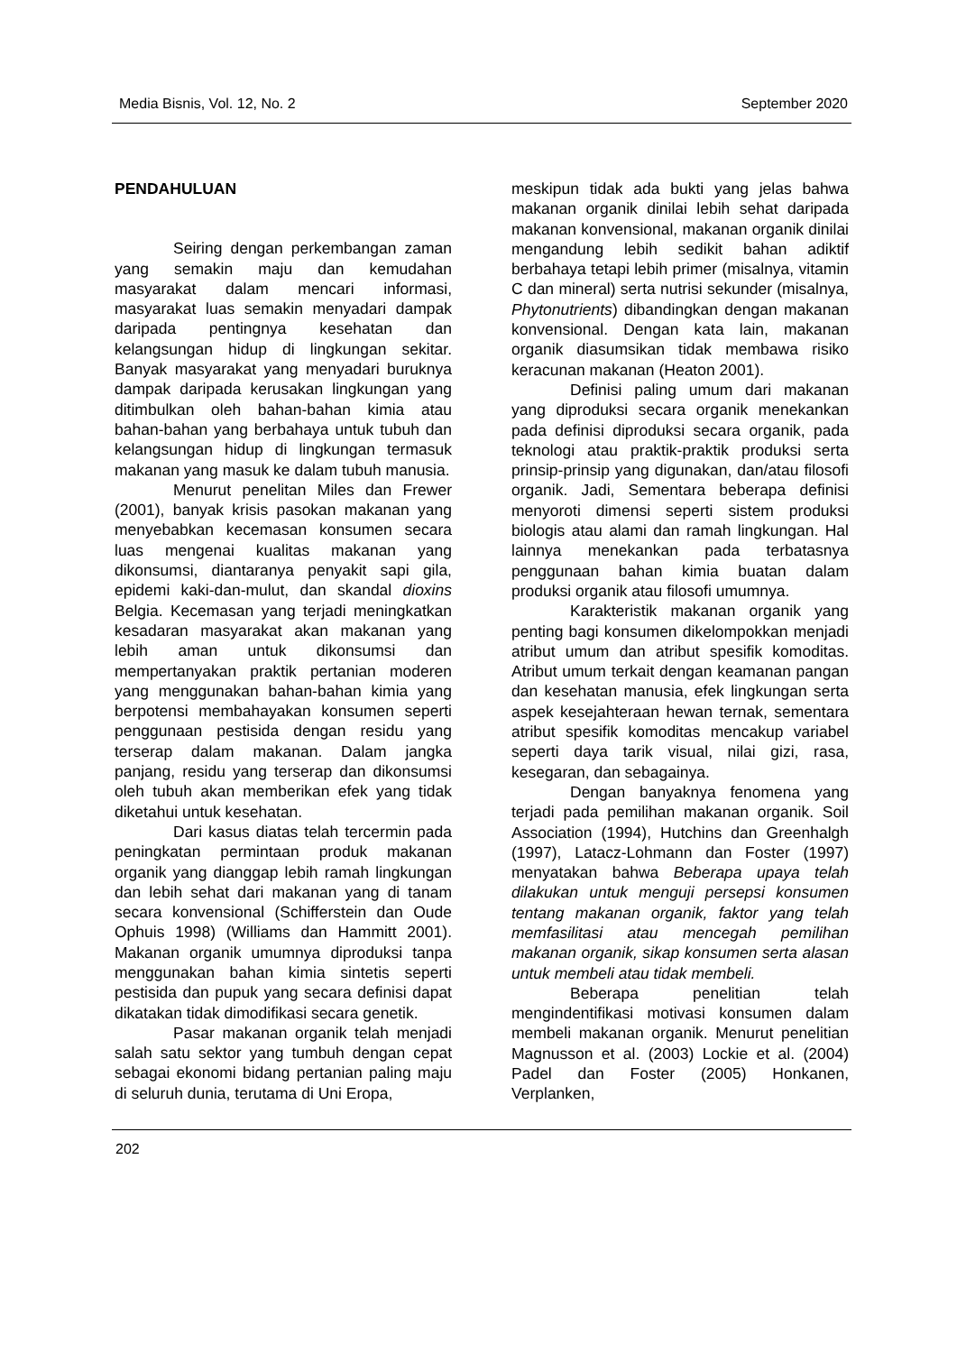Media Bisnis, Vol. 12, No. 2 September 2020
PENDAHULUAN
Seiring dengan perkembangan zaman yang semakin maju dan kemudahan masyarakat dalam mencari informasi, masyarakat luas semakin menyadari dampak daripada pentingnya kesehatan dan kelangsungan hidup di lingkungan sekitar. Banyak masyarakat yang menyadari buruknya dampak daripada kerusakan lingkungan yang ditimbulkan oleh bahan-bahan kimia atau bahan-bahan yang berbahaya untuk tubuh dan kelangsungan hidup di lingkungan termasuk makanan yang masuk ke dalam tubuh manusia.
Menurut penelitan Miles dan Frewer (2001), banyak krisis pasokan makanan yang menyebabkan kecemasan konsumen secara luas mengenai kualitas makanan yang dikonsumsi, diantaranya penyakit sapi gila, epidemi kaki-dan-mulut, dan skandal dioxins Belgia. Kecemasan yang terjadi meningkatkan kesadaran masyarakat akan makanan yang lebih aman untuk dikonsumsi dan mempertanyakan praktik pertanian moderen yang menggunakan bahan-bahan kimia yang berpotensi membahayakan konsumen seperti penggunaan pestisida dengan residu yang terserap dalam makanan. Dalam jangka panjang, residu yang terserap dan dikonsumsi oleh tubuh akan memberikan efek yang tidak diketahui untuk kesehatan.
Dari kasus diatas telah tercermin pada peningkatan permintaan produk makanan organik yang dianggap lebih ramah lingkungan dan lebih sehat dari makanan yang di tanam secara konvensional (Schifferstein dan Oude Ophuis 1998) (Williams dan Hammitt 2001). Makanan organik umumnya diproduksi tanpa menggunakan bahan kimia sintetis seperti pestisida dan pupuk yang secara definisi dapat dikatakan tidak dimodifikasi secara genetik.
Pasar makanan organik telah menjadi salah satu sektor yang tumbuh dengan cepat sebagai ekonomi bidang pertanian paling maju di seluruh dunia, terutama di Uni Eropa,
meskipun tidak ada bukti yang jelas bahwa makanan organik dinilai lebih sehat daripada makanan konvensional, makanan organik dinilai mengandung lebih sedikit bahan adiktif berbahaya tetapi lebih primer (misalnya, vitamin C dan mineral) serta nutrisi sekunder (misalnya, Phytonutrients) dibandingkan dengan makanan konvensional. Dengan kata lain, makanan organik diasumsikan tidak membawa risiko keracunan makanan (Heaton 2001).
Definisi paling umum dari makanan yang diproduksi secara organik menekankan pada definisi diproduksi secara organik, pada teknologi atau praktik-praktik produksi serta prinsip-prinsip yang digunakan, dan/atau filosofi organik. Jadi, Sementara beberapa definisi menyoroti dimensi seperti sistem produksi biologis atau alami dan ramah lingkungan. Hal lainnya menekankan pada terbatasnya penggunaan bahan kimia buatan dalam produksi organik atau filosofi umumnya.
Karakteristik makanan organik yang penting bagi konsumen dikelompokkan menjadi atribut umum dan atribut spesifik komoditas. Atribut umum terkait dengan keamanan pangan dan kesehatan manusia, efek lingkungan serta aspek kesejahteraan hewan ternak, sementara atribut spesifik komoditas mencakup variabel seperti daya tarik visual, nilai gizi, rasa, kesegaran, dan sebagainya.
Dengan banyaknya fenomena yang terjadi pada pemilihan makanan organik. Soil Association (1994), Hutchins dan Greenhalgh (1997), Latacz-Lohmann dan Foster (1997) menyatakan bahwa Beberapa upaya telah dilakukan untuk menguji persepsi konsumen tentang makanan organik, faktor yang telah memfasilitasi atau mencegah pemilihan makanan organik, sikap konsumen serta alasan untuk membeli atau tidak membeli.
Beberapa penelitian telah mengindentifikasi motivasi konsumen dalam membeli makanan organik. Menurut penelitian Magnusson et al. (2003) Lockie et al. (2004) Padel dan Foster (2005) Honkanen, Verplanken,
202